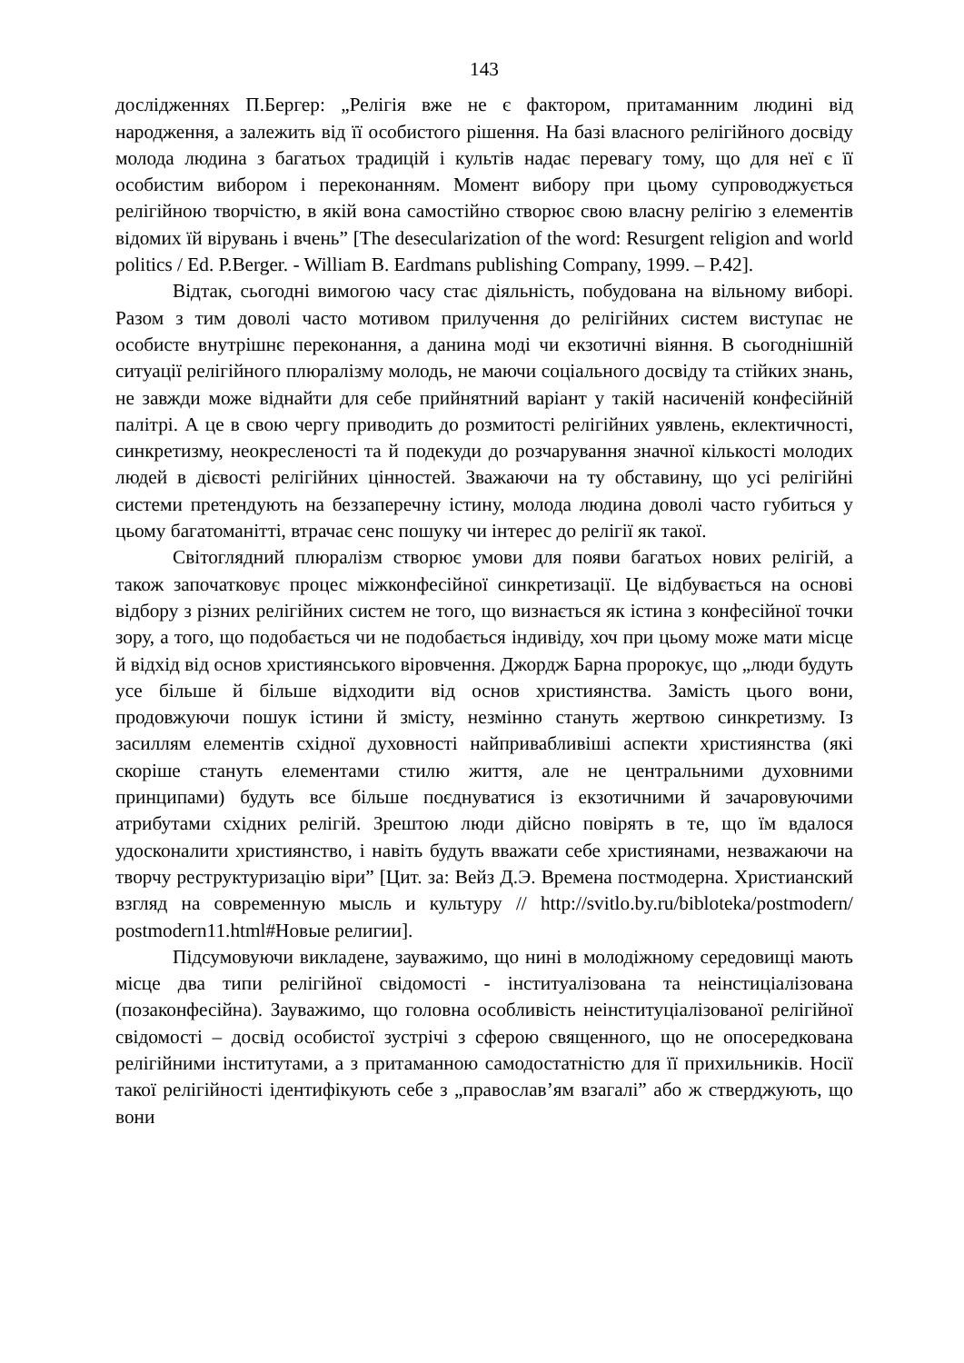143
дослідженнях П.Бергер: „Релігія вже не є фактором, притаманним людині від народження, а залежить від її особистого рішення. На базі власного релігійного досвіду молода людина з багатьох традицій і культів надає перевагу тому, що для неї є її особистим вибором і переконанням. Момент вибору при цьому супроводжується релігійною творчістю, в якій вона самостійно створює свою власну релігію з елементів відомих їй вірувань і вчень” [The desecularization of the word: Resurgent religion and world politics / Ed. P.Berger. - William B. Eardmans publishing Company, 1999. – P.42].
Відтак, сьогодні вимогою часу стає діяльність, побудована на вільному виборі. Разом з тим доволі часто мотивом прилучення до релігійних систем виступає не особисте внутрішнє переконання, а данина моді чи екзотичні віяння. В сьогоднішній ситуації релігійного плюралізму молодь, не маючи соціального досвіду та стійких знань, не завжди може віднайти для себе прийнятний варіант у такій насиченій конфесійній палітрі. А це в свою чергу приводить до розмитості релігійних уявлень, еклектичності, синкретизму, неокресленості та й подекуди до розчарування значної кількості молодих людей в дієвості релігійних цінностей. Зважаючи на ту обставину, що усі релігійні системи претендують на беззаперечну істину, молода людина доволі часто губиться у цьому багатоманітті, втрачає сенс пошуку чи інтерес до релігії як такої.
Світоглядний плюралізм створює умови для появи багатьох нових релігій, а також започатковує процес міжконфесійної синкретизації. Це відбувається на основі відбору з різних релігійних систем не того, що визнається як істина з конфесійної точки зору, а того, що подобається чи не подобається індивіду, хоч при цьому може мати місце й відхід від основ християнського віровчення. Джордж Барна пророкує, що „люди будуть усе більше й більше відходити від основ християнства. Замість цього вони, продовжуючи пошук істини й змісту, незмінно стануть жертвою синкретизму. Із засиллям елементів східної духовності найпривабливіші аспекти християнства (які скоріше стануть елементами стилю життя, але не центральними духовними принципами) будуть все більше поєднуватися із екзотичними й зачаровуючими атрибутами східних релігій. Зрештою люди дійсно повірять в те, що їм вдалося удосконалити християнство, і навіть будуть вважати себе християнами, незважаючи на творчу реструктуризацію віри” [Цит. за: Вейз Д.Э. Времена постмодерна. Христианский взгляд на современную мысль и культуру // http://svitlo.by.ru/bibloteka/postmodern/ postmodern11.html#Новые религии].
Підсумовуючи викладене, зауважимо, що нині в молодіжному середовищі мають місце два типи релігійної свідомості - інституалізована та неінстиціалізована (позаконфесійна). Зауважимо, що головна особливість неінституціалізованої релігійної свідомості – досвід особистої зустрічі з сферою священного, що не опосередкована релігійними інститутами, а з притаманною самодостатністю для її прихильників. Носії такої релігійності ідентифікують себе з „православ’ям взагалі” або ж стверджують, що вони